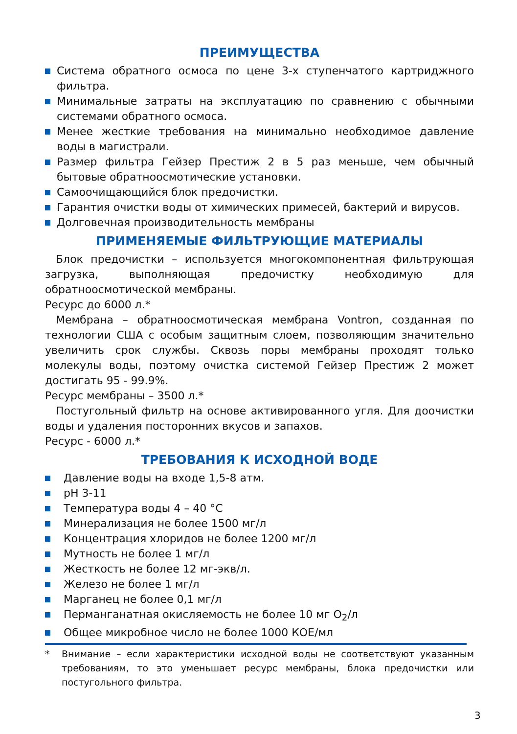ПРЕИМУЩЕСТВА
Система обратного осмоса по цене 3-х ступенчатого картриджного фильтра.
Минимальные затраты на эксплуатацию по сравнению с обычными системами обратного осмоса.
Менее жесткие требования на минимально необходимое давление воды в магистрали.
Размер фильтра Гейзер Престиж 2 в 5 раз меньше, чем обычный бытовые обратноосмотические установки.
Самоочищающийся блок предочистки.
Гарантия очистки воды от химических примесей, бактерий и вирусов.
Долговечная производительность мембраны
ПРИМЕНЯЕМЫЕ ФИЛЬТРУЮЩИЕ МАТЕРИАЛЫ
Блок предочистки – используется многокомпонентная фильтрующая загрузка, выполняющая предочистку необходимую для обратноосмотической мембраны.
Ресурс до 6000 л.*
Мембрана – обратноосмотическая мембрана Vontron, созданная по технологии США с особым защитным слоем, позволяющим значительно увеличить срок службы. Сквозь поры мембраны проходят только молекулы воды, поэтому очистка системой Гейзер Престиж 2 может достигать 95 - 99.9%.
Ресурс мембраны – 3500 л.*
Постугольный фильтр на основе активированного угля. Для доочистки воды и удаления посторонних вкусов и запахов.
Ресурс - 6000 л.*
ТРЕБОВАНИЯ К ИСХОДНОЙ ВОДЕ
Давление воды на входе 1,5-8 атм.
pH 3-11
Температура воды 4 – 40 °C
Минерализация не более 1500 мг/л
Концентрация хлоридов не более 1200 мг/л
Мутность не более 1 мг/л
Жесткость не более 12 мг-экв/л.
Железо не более 1 мг/л
Марганец не более 0,1 мг/л
Перманганатная окисляемость не более 10 мг O<sub>2</sub>/л
Общее микробное число не более 1000 КОЕ/мл
* Внимание – если характеристики исходной воды не соответствуют указанным требованиям, то это уменьшает ресурс мембраны, блока предочистки или постугольного фильтра.
3